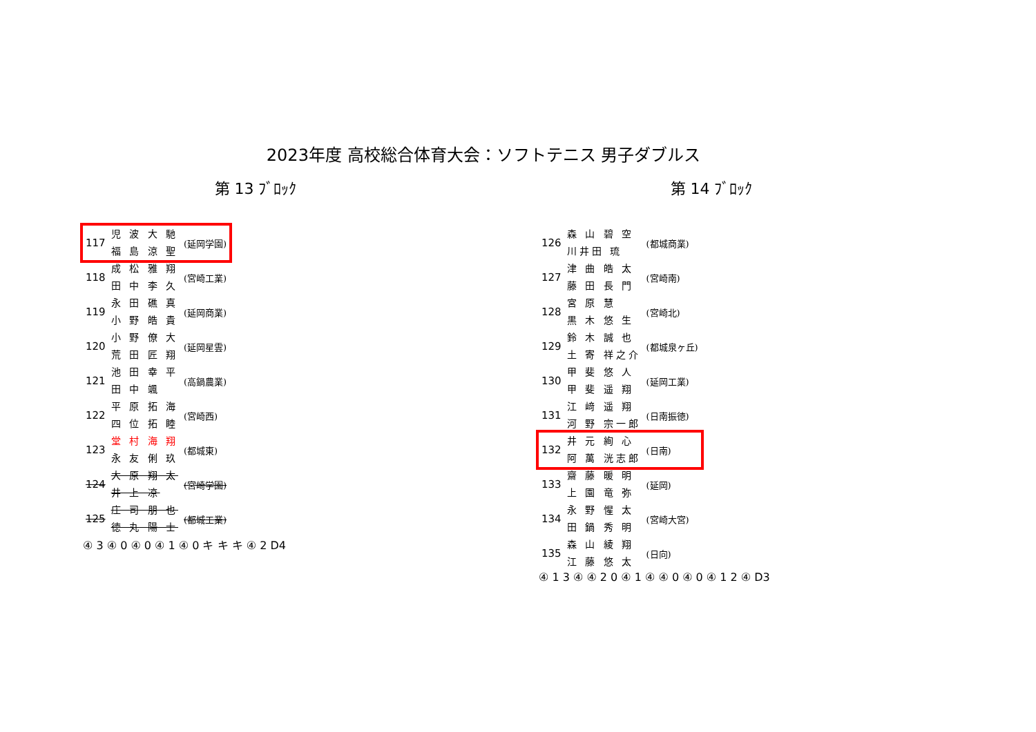2023年度 高校総合体育大会：ソフトテニス 男子ダブルス
第 13 ﾌﾞﾛｯｸ
| 117 | 児 波 大 馳 福 島 涼 聖 | (延岡学園) |
| 118 | 成 松 雅 翔 田 中 李 久 | (宮崎工業) |
| 119 | 永 田 礁 真 小 野 皓 貴 | (延岡商業) |
| 120 | 小 野 僚 大 荒 田 匠 翔 | (延岡星雲) |
| 121 | 池 田 幸 平 田 中 颯 | (高鍋農業) |
| 122 | 平 原 拓 海 四 位 拓 睦 | (宮崎西) |
| 123 | 堂 村 海 翔 永 友 俐 玖 | (都城東) |
| 124 | 大 原 翔 太 井 上 凉 | (宮崎学園) |
| 125 | 庄 司 朋 也 徳 丸 陽 士 | (都城工業) |
④ 3 ④ 0 ④ 0 ④ 1 ④ 0 キ キ キ ④ 2 D4
第 14 ﾌﾞﾛｯｸ
| 126 | 森 山 碧 空 川井田 琉 | (都城商業) |
| 127 | 津 曲 皓 太 藤 田 長 門 | (宮崎南) |
| 128 | 宮 原 慧 黒 木 悠 生 | (宮崎北) |
| 129 | 鈴 木 誠 也 土 寄 祥之介 | (都城泉ヶ丘) |
| 130 | 甲 斐 悠 人 甲 斐 遥 翔 | (延岡工業) |
| 131 | 江 﨑 遥 翔 河 野 宗一郎 | (日南振徳) |
| 132 | 井 元 絢 心 阿 萬 洸志郎 | (日南) |
| 133 | 齋 藤 暖 明 上 園 竜 弥 | (延岡) |
| 134 | 永 野 惺 太 田 鍋 秀 明 | (宮崎大宮) |
| 135 | 森 山 綾 翔 江 藤 悠 太 | (日向) |
④ 1 3 ④ ④ 2 0 ④ 1 ④ ④ 0 ④ 0 ④ 1 2 ④ D3